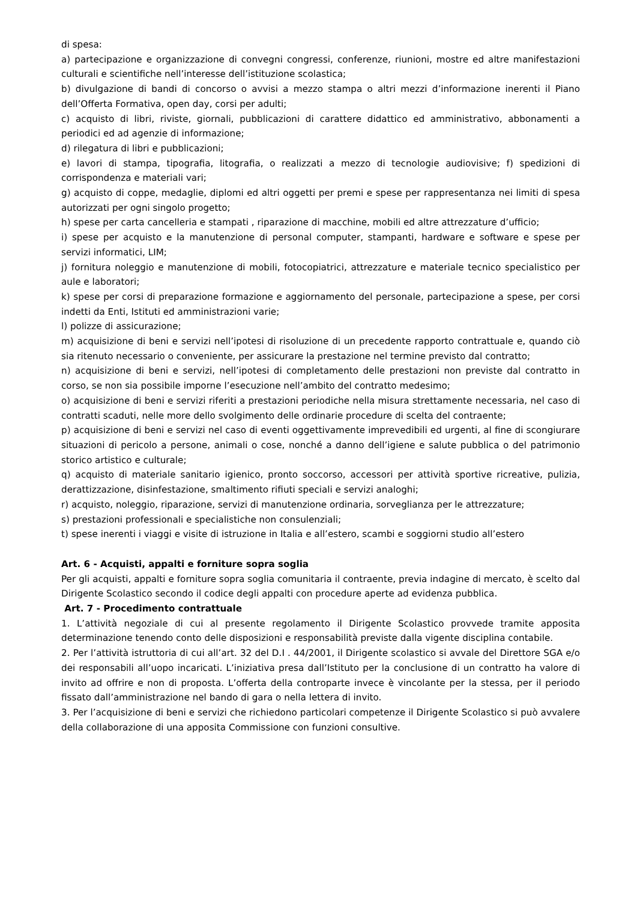di spesa:
a) partecipazione e organizzazione di convegni congressi, conferenze, riunioni, mostre ed altre manifestazioni culturali e scientifiche nell’interesse dell’istituzione scolastica;
b) divulgazione di bandi di concorso o avvisi a mezzo stampa o altri mezzi d’informazione inerenti il Piano dell’Offerta Formativa, open day, corsi per adulti;
c) acquisto di libri, riviste, giornali, pubblicazioni di carattere didattico ed amministrativo, abbonamenti a periodici ed ad agenzie di informazione;
d) rilegatura di libri e pubblicazioni;
e) lavori di stampa, tipografia, litografia, o realizzati a mezzo di tecnologie audiovisive; f) spedizioni di corrispondenza e materiali vari;
g) acquisto di coppe, medaglie, diplomi ed altri oggetti per premi e spese per rappresentanza nei limiti di spesa autorizzati per ogni singolo progetto;
h) spese per carta cancelleria e stampati , riparazione di macchine, mobili ed altre attrezzature d’ufficio;
i) spese per acquisto e la manutenzione di personal computer, stampanti, hardware e software e spese per servizi informatici, LIM;
j) fornitura noleggio e manutenzione di mobili, fotocopiatrici, attrezzature e materiale tecnico specialistico per aule e laboratori;
k) spese per corsi di preparazione formazione e aggiornamento del personale, partecipazione a spese, per corsi indetti da Enti, Istituti ed amministrazioni varie;
l) polizze di assicurazione;
m) acquisizione di beni e servizi nell’ipotesi di risoluzione di un precedente rapporto contrattuale e, quando ciò sia ritenuto necessario o conveniente, per assicurare la prestazione nel termine previsto dal contratto;
n) acquisizione di beni e servizi, nell’ipotesi di completamento delle prestazioni non previste dal contratto in corso, se non sia possibile imporne l’esecuzione nell’ambito del contratto medesimo;
o) acquisizione di beni e servizi riferiti a prestazioni periodiche nella misura strettamente necessaria, nel caso di contratti scaduti, nelle more dello svolgimento delle ordinarie procedure di scelta del contraente;
p) acquisizione di beni e servizi nel caso di eventi oggettivamente imprevedibili ed urgenti, al fine di scongiurare situazioni di pericolo a persone, animali o cose, nonché a danno dell’igiene e salute pubblica o del patrimonio storico artistico e culturale;
q) acquisto di materiale sanitario igienico, pronto soccorso, accessori per attività sportive ricreative, pulizia, derattizzazione, disinfestazione, smaltimento rifiuti speciali e servizi analoghi;
r) acquisto, noleggio, riparazione, servizi di manutenzione ordinaria, sorveglianza per le attrezzature;
s) prestazioni professionali e specialistiche non consulenziali;
t) spese inerenti i viaggi e visite di istruzione in Italia e all’estero, scambi e soggiorni studio all’estero
Art. 6 - Acquisti, appalti e forniture sopra soglia
Per gli acquisti, appalti e forniture sopra soglia comunitaria il contraente, previa indagine di mercato, è scelto dal Dirigente Scolastico secondo il codice degli appalti con procedure aperte ad evidenza pubblica.
Art. 7 - Procedimento contrattuale
1. L’attività negoziale di cui al presente regolamento il Dirigente Scolastico provvede tramite apposita determinazione tenendo conto delle disposizioni e responsabilità previste dalla vigente disciplina contabile.
2. Per l’attività istruttoria di cui all’art. 32 del D.I . 44/2001, il Dirigente scolastico si avvale del Direttore SGA e/o dei responsabili all’uopo incaricati. L’iniziativa presa dall’Istituto per la conclusione di un contratto ha valore di invito ad offrire e non di proposta. L’offerta della controparte invece è vincolante per la stessa, per il periodo fissato dall’amministrazione nel bando di gara o nella lettera di invito.
3. Per l’acquisizione di beni e servizi che richiedono particolari competenze il Dirigente Scolastico si può avvalere della collaborazione di una apposita Commissione con funzioni consultive.